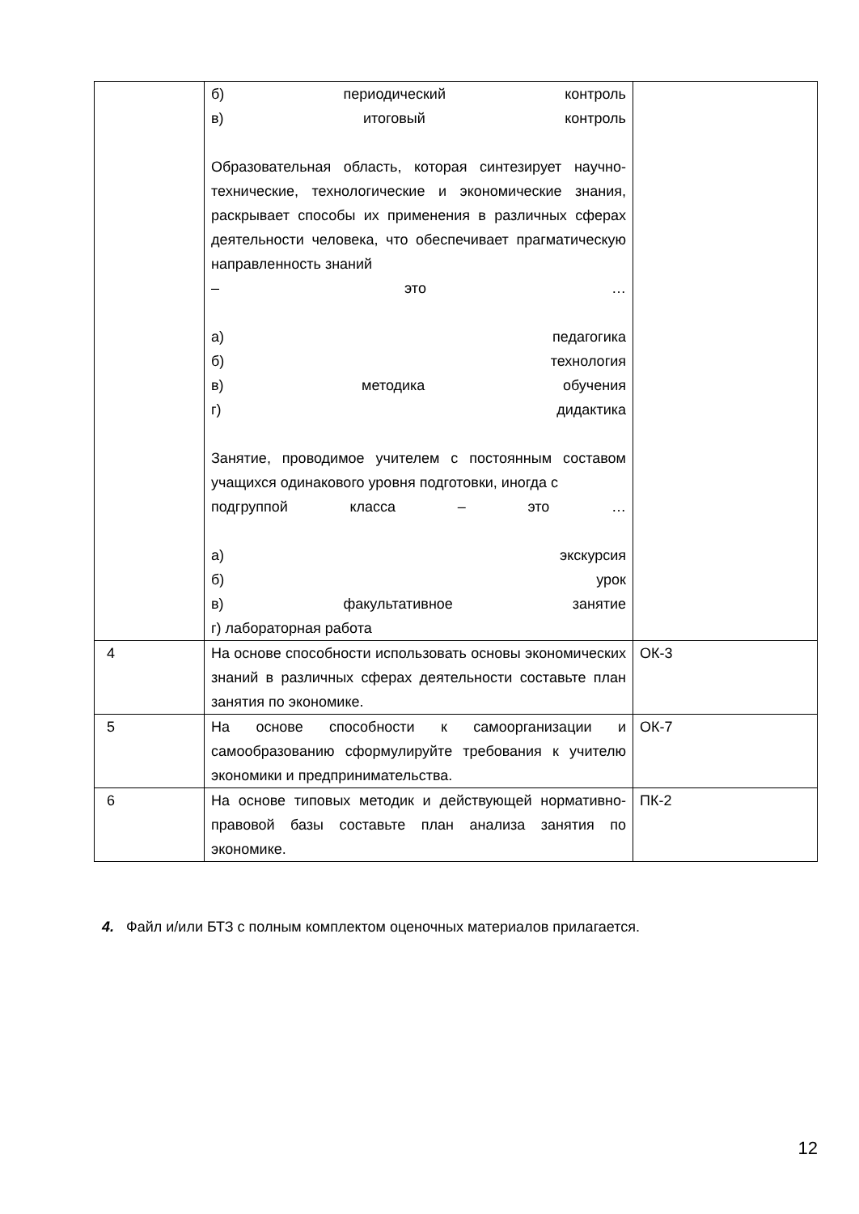| | б) периодический контроль в) итоговый контроль Образовательная область, которая синтезирует научно-технические, технологические и экономические знания, раскрывает способы их применения в различных сферах деятельности человека, что обеспечивает прагматическую направленность знаний – это … а) педагогика б) технология в) методика обучения г) дидактика Занятие, проводимое учителем с постоянным составом учащихся одинакового уровня подготовки, иногда с подгруппой класса – это … а) экскурсия б) урок в) факультативное занятие г) лабораторная работа | |
| 4 | На основе способности использовать основы экономических знаний в различных сферах деятельности составьте план занятия по экономике. | ОК-3 |
| 5 | На основе способности к самоорганизации и самообразованию сформулируйте требования к учителю экономики и предпринимательства. | ОК-7 |
| 6 | На основе типовых методик и действующей нормативно-правовой базы составьте план анализа занятия по экономике. | ПК-2 |
4. Файл и/или БТЗ с полным комплектом оценочных материалов прилагается.
12